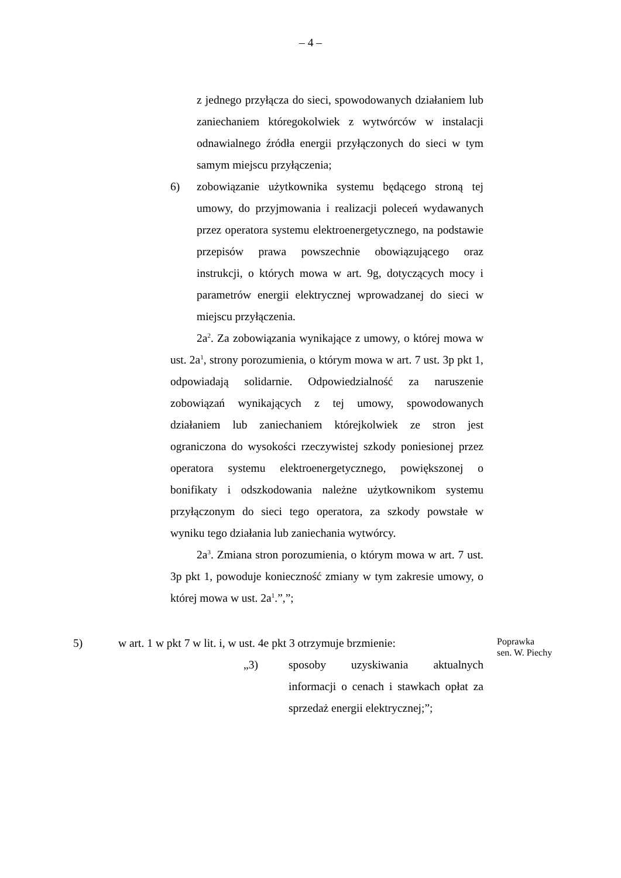– 4 –
z jednego przyłącza do sieci, spowodowanych działaniem lub zaniechaniem któregokolwiek z wytwórców w instalacji odnawialnego źródła energii przyłączonych do sieci w tym samym miejscu przyłączenia;
6) zobowiązanie użytkownika systemu będącego stroną tej umowy, do przyjmowania i realizacji poleceń wydawanych przez operatora systemu elektroenergetycznego, na podstawie przepisów prawa powszechnie obowiązującego oraz instrukcji, o których mowa w art. 9g, dotyczących mocy i parametrów energii elektrycznej wprowadzanej do sieci w miejscu przyłączenia.
2a<sup>2</sup>. Za zobowiązania wynikające z umowy, o której mowa w ust. 2a<sup>1</sup>, strony porozumienia, o którym mowa w art. 7 ust. 3p pkt 1, odpowiadają solidarnie. Odpowiedzialność za naruszenie zobowiązań wynikających z tej umowy, spowodowanych działaniem lub zaniechaniem którejkolwiek ze stron jest ograniczona do wysokości rzeczywistej szkody poniesionej przez operatora systemu elektroenergetycznego, powiększonej o bonifikaty i odszkodowania należne użytkownikom systemu przyłączonym do sieci tego operatora, za szkody powstałe w wyniku tego działania lub zaniechania wytwórcy.
2a<sup>3</sup>. Zmiana stron porozumienia, o którym mowa w art. 7 ust. 3p pkt 1, powoduje konieczność zmiany w tym zakresie umowy, o której mowa w ust. 2a<sup>1</sup>.”,”;
5) w art. 1 w pkt 7 w lit. i, w ust. 4e pkt 3 otrzymuje brzmienie:
„3) sposoby uzyskiwania aktualnych informacji o cenach i stawkach opłat za sprzedaż energii elektrycznej;”;
Poprawka
sen. W. Piechy